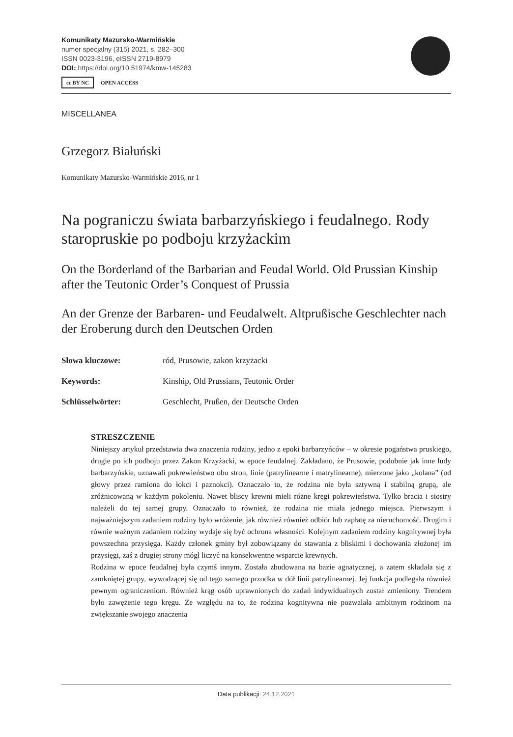Komunikaty Mazursko-Warmińskie
numer specjalny (315) 2021, s. 282–300
ISSN 0023-3196, eISSN 2719-8979
DOI: https://doi.org/10.51974/kmw-145283
cc BY NC OPEN ACCESS
MISCELLANEA
Grzegorz Białuński
Komunikaty Mazursko-Warmińskie 2016, nr 1
Na pograniczu świata barbarzyńskiego i feudalnego. Rody staropruskie po podboju krzyżackim
On the Borderland of the Barbarian and Feudal World. Old Prussian Kinship after the Teutonic Order’s Conquest of Prussia
An der Grenze der Barbaren- und Feudalwelt. Altprußische Geschlechter nach der Eroberung durch den Deutschen Orden
| Słowa kluczowe: | ród, Prusowie, zakon krzyżacki |
| Keywords: | Kinship, Old Prussians, Teutonic Order |
| Schlüsselwörter: | Geschlecht, Prußen, der Deutsche Orden |
STRESZCZENIE
Niniejszy artykuł przedstawia dwa znaczenia rodziny, jedno z epoki barbarzyńców – w okresie pogaństwa pruskiego, drugie po ich podboju przez Zakon Krzyżacki, w epoce feudalnej. Zakładano, że Prusowie, podobnie jak inne ludy barbarzyńskie, uznawali pokrewieństwo obu stron, linie (patrylinearne i matrylinearne), mierzone jako „kolana” (od głowy przez ramiona do łokci i paznokci). Oznaczało to, że rodzina nie była sztywną i stabilną grupą, ale zróżnicowaną w każdym pokoleniu. Nawet bliscy krewni mieli różne kręgi pokrewieństwa. Tylko bracia i siostry należeli do tej samej grupy. Oznaczało to również, że rodzina nie miała jednego miejsca. Pierwszym i najważniejszym zadaniem rodziny było wróżenie, jak również również odbiór lub zapłatę za nieruchomość. Drugim i równie ważnym zadaniem rodziny wydaje się być ochrona własności. Kolejnym zadaniem rodziny kognitywnej była powszechna przysięga. Każdy członek gminy był zobowiązany do stawania z bliskimi i dochowania złożonej im przysięgi, zaś z drugiej strony mógł liczyć na konsekwentne wsparcie krewnych.
Rodzina w epoce feudalnej była czymś innym. Została zbudowana na bazie agnatycznej, a zatem składała się z zamkniętej grupy, wywodzącej się od tego samego przodka w dół linii patrylinearnej. Jej funkcja podlegała również pewnym ograniczeniom. Również krąg osób uprawnionych do zadań indywidualnych został zmieniony. Trendem było zawężenie tego kręgu. Ze względu na to, że rodzina kognitywna nie pozwalała ambitnym rodzinom na zwiększanie swojego znaczenia
Data publikacji: 24.12.2021